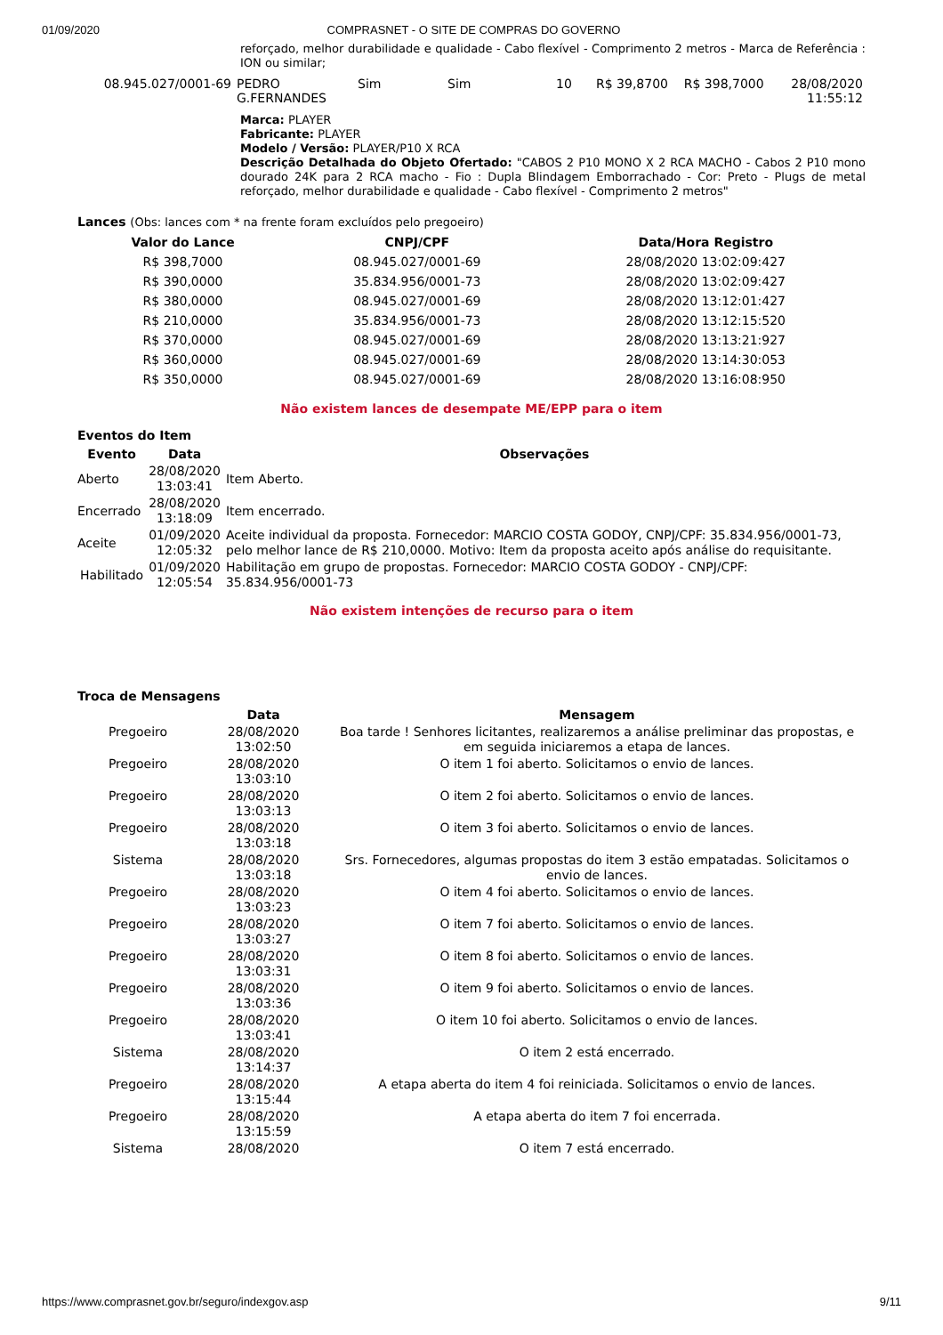01/09/2020 COMPRASNET - O SITE DE COMPRAS DO GOVERNO
reforçado, melhor durabilidade e qualidade - Cabo flexível - Comprimento 2 metros - Marca de Referência : ION ou similar;
| 08.945.027/0001-69 | PEDRO G.FERNANDES | Sim | Sim | 10 | R$ 39,8700 | R$ 398,7000 | 28/08/2020 11:55:12 |
Marca: PLAYER
Fabricante: PLAYER
Modelo / Versão: PLAYER/P10 X RCA
Descrição Detalhada do Objeto Ofertado: "CABOS 2 P10 MONO X 2 RCA MACHO - Cabos 2 P10 mono dourado 24K para 2 RCA macho - Fio : Dupla Blindagem Emborrachado - Cor: Preto - Plugs de metal reforçado, melhor durabilidade e qualidade - Cabo flexível - Comprimento 2 metros"
Lances (Obs: lances com * na frente foram excluídos pelo pregoeiro)
| Valor do Lance | CNPJ/CPF | Data/Hora Registro |
| --- | --- | --- |
| R$ 398,7000 | 08.945.027/0001-69 | 28/08/2020 13:02:09:427 |
| R$ 390,0000 | 35.834.956/0001-73 | 28/08/2020 13:02:09:427 |
| R$ 380,0000 | 08.945.027/0001-69 | 28/08/2020 13:12:01:427 |
| R$ 210,0000 | 35.834.956/0001-73 | 28/08/2020 13:12:15:520 |
| R$ 370,0000 | 08.945.027/0001-69 | 28/08/2020 13:13:21:927 |
| R$ 360,0000 | 08.945.027/0001-69 | 28/08/2020 13:14:30:053 |
| R$ 350,0000 | 08.945.027/0001-69 | 28/08/2020 13:16:08:950 |
Não existem lances de desempate ME/EPP para o item
Eventos do Item
| Evento | Data | Observações |
| --- | --- | --- |
| Aberto | 28/08/2020 13:03:41 | Item Aberto. |
| Encerrado | 28/08/2020 13:18:09 | Item encerrado. |
| Aceite | 01/09/2020 12:05:32 | Aceite individual da proposta. Fornecedor: MARCIO COSTA GODOY, CNPJ/CPF: 35.834.956/0001-73, pelo melhor lance de R$ 210,0000. Motivo: Item da proposta aceito após análise do requisitante. |
| Habilitado | 01/09/2020 12:05:54 | Habilitação em grupo de propostas. Fornecedor: MARCIO COSTA GODOY - CNPJ/CPF: 35.834.956/0001-73 |
Não existem intenções de recurso para o item
Troca de Mensagens
| | Data | Mensagem |
| --- | --- | --- |
| Pregoeiro | 28/08/2020 13:02:50 | Boa tarde ! Senhores licitantes, realizaremos a análise preliminar das propostas, e em seguida iniciaremos a etapa de lances. |
| Pregoeiro | 28/08/2020 13:03:10 | O item 1 foi aberto. Solicitamos o envio de lances. |
| Pregoeiro | 28/08/2020 13:03:13 | O item 2 foi aberto. Solicitamos o envio de lances. |
| Pregoeiro | 28/08/2020 13:03:18 | O item 3 foi aberto. Solicitamos o envio de lances. |
| Sistema | 28/08/2020 13:03:18 | Srs. Fornecedores, algumas propostas do item 3 estão empatadas. Solicitamos o envio de lances. |
| Pregoeiro | 28/08/2020 13:03:23 | O item 4 foi aberto. Solicitamos o envio de lances. |
| Pregoeiro | 28/08/2020 13:03:27 | O item 7 foi aberto. Solicitamos o envio de lances. |
| Pregoeiro | 28/08/2020 13:03:31 | O item 8 foi aberto. Solicitamos o envio de lances. |
| Pregoeiro | 28/08/2020 13:03:36 | O item 9 foi aberto. Solicitamos o envio de lances. |
| Pregoeiro | 28/08/2020 13:03:41 | O item 10 foi aberto. Solicitamos o envio de lances. |
| Sistema | 28/08/2020 13:14:37 | O item 2 está encerrado. |
| Pregoeiro | 28/08/2020 13:15:44 | A etapa aberta do item 4 foi reiniciada. Solicitamos o envio de lances. |
| Pregoeiro | 28/08/2020 13:15:59 | A etapa aberta do item 7 foi encerrada. |
| Sistema | 28/08/2020 | O item 7 está encerrado. |
https://www.comprasnet.gov.br/seguro/indexgov.asp 9/11